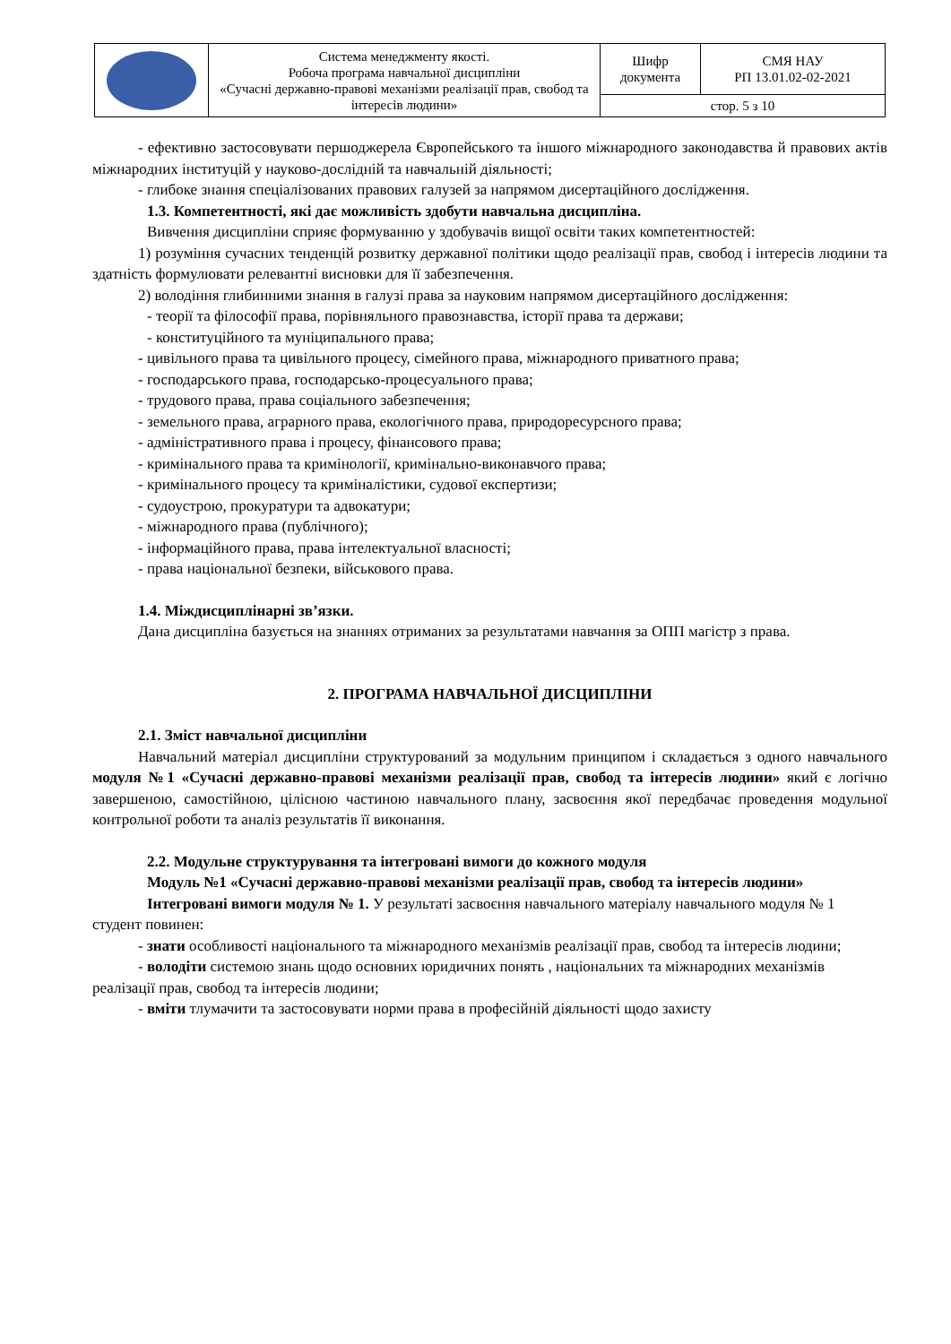| | Система менеджменту якості. Робоча програма навчальної дисципліни «Сучасні державно-правові механізми реалізації прав, свобод та інтересів людини» | Шифр документа | СМЯ НАУ РП 13.01.02-02-2021 |
| | | стор. 5 з 10 | |
- ефективно застосовувати першоджерела Європейського та іншого міжнародного законодавства й правових актів міжнародних інституцій у науково-дослідній та навчальній діяльності;
- глибоке знання спеціалізованих правових галузей за напрямом дисертаційного дослідження.
1.3. Компетентності, які дає можливість здобути навчальна дисципліна.
Вивчення дисципліни сприяє формуванню у здобувачів вищої освіти таких компетентностей:
1) розуміння сучасних тенденцій розвитку державної політики щодо реалізації прав, свобод і інтересів людини та здатність формулювати релевантні висновки для її забезпечення.
2) володіння глибинними знання в галузі права за науковим напрямом дисертаційного дослідження:
- теорії та філософії права, порівняльного правознавства, історії права та держави;
- конституційного та муніципального права;
- цивільного права та цивільного процесу, сімейного права, міжнародного приватного права;
- господарського права, господарсько-процесуального права;
- трудового права, права соціального забезпечення;
- земельного права, аграрного права, екологічного права, природоресурсного права;
- адміністративного права і процесу, фінансового права;
- кримінального права та кримінології, кримінально-виконавчого права;
- кримінального процесу та криміналістики, судової експертизи;
- судоустрою, прокуратури та адвокатури;
- міжнародного права (публічного);
- інформаційного права, права інтелектуальної власності;
- права національної безпеки, військового права.
1.4. Міждисциплінарні зв’язки.
Дана дисципліна базується на знаннях отриманих за результатами навчання за ОПП магістр з права.
2. ПРОГРАМА НАВЧАЛЬНОЇ ДИСЦИПЛІНИ
2.1. Зміст навчальної дисципліни
Навчальний матеріал дисципліни структурований за модульним принципом і складається з одного навчального модуля №1 «Сучасні державно-правові механізми реалізації прав, свобод та інтересів людини» який є логічно завершеною, самостійною, цілісною частиною навчального плану, засвоєння якої передбачає проведення модульної контрольної роботи та аналіз результатів її виконання.
2.2. Модульне структурування та інтегровані вимоги до кожного модуля
Модуль №1 «Сучасні державно-правові механізми реалізації прав, свобод та інтересів людини»
Інтегровані вимоги модуля № 1. У результаті засвоєння навчального матеріалу навчального модуля № 1 студент повинен:
- знати особливості національного та міжнародного механізмів реалізації прав, свобод та інтересів людини;
- володіти системою знань щодо основних юридичних понять , національних та міжнародних механізмів реалізації прав, свобод та інтересів людини;
- вміти тлумачити та застосовувати норми права в професійній діяльності щодо захисту